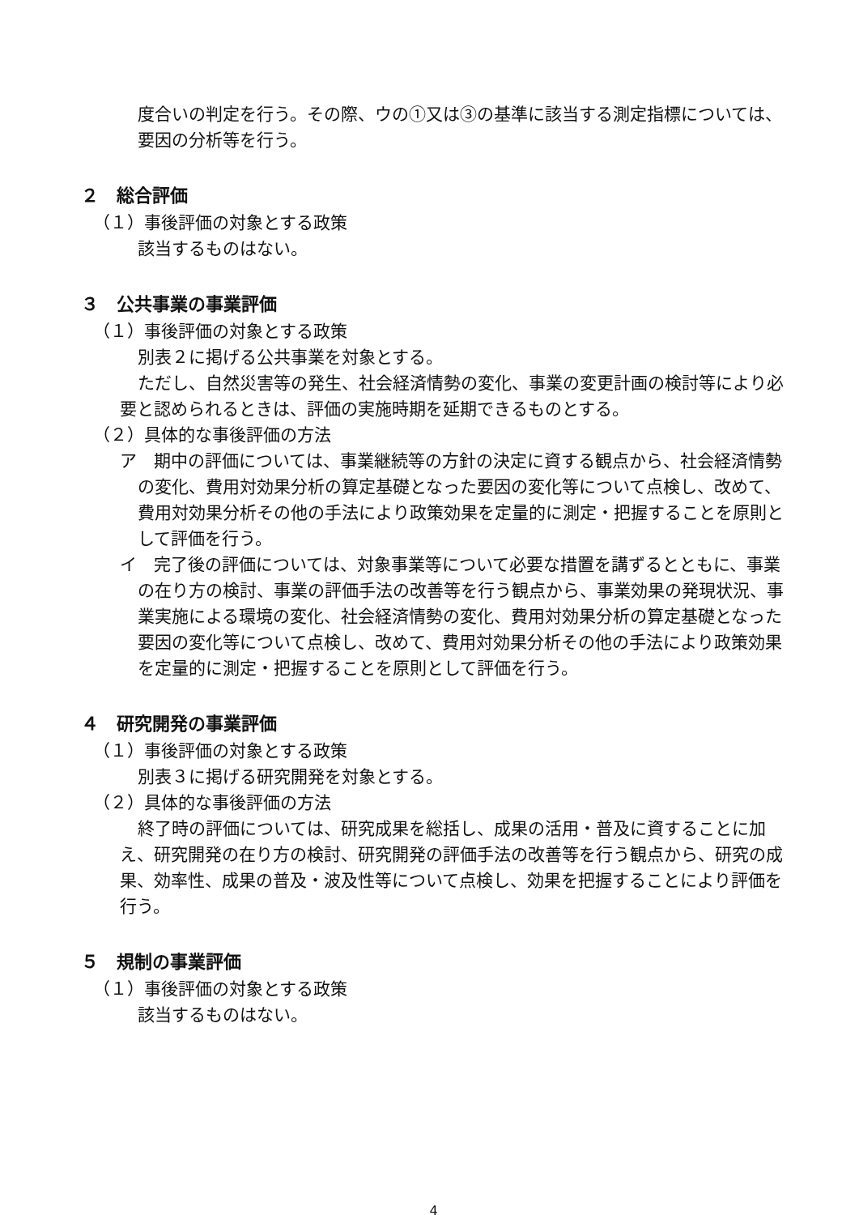度合いの判定を行う。その際、ウの①又は③の基準に該当する測定指標については、
要因の分析等を行う。
２　総合評価
（１）事後評価の対象とする政策
該当するものはない。
３　公共事業の事業評価
（１）事後評価の対象とする政策
別表２に掲げる公共事業を対象とする。
ただし、自然災害等の発生、社会経済情勢の変化、事業の変更計画の検討等により必要と認められるときは、評価の実施時期を延期できるものとする。
（２）具体的な事後評価の方法
ア　期中の評価については、事業継続等の方針の決定に資する観点から、社会経済情勢の変化、費用対効果分析の算定基礎となった要因の変化等について点検し、改めて、費用対効果分析その他の手法により政策効果を定量的に測定・把握することを原則として評価を行う。
イ　完了後の評価については、対象事業等について必要な措置を講ずるとともに、事業の在り方の検討、事業の評価手法の改善等を行う観点から、事業効果の発現状況、事業実施による環境の変化、社会経済情勢の変化、費用対効果分析の算定基礎となった要因の変化等について点検し、改めて、費用対効果分析その他の手法により政策効果を定量的に測定・把握することを原則として評価を行う。
４　研究開発の事業評価
（１）事後評価の対象とする政策
別表３に掲げる研究開発を対象とする。
（２）具体的な事後評価の方法
終了時の評価については、研究成果を総括し、成果の活用・普及に資することに加え、研究開発の在り方の検討、研究開発の評価手法の改善等を行う観点から、研究の成果、効率性、成果の普及・波及性等について点検し、効果を把握することにより評価を行う。
５　規制の事業評価
（１）事後評価の対象とする政策
該当するものはない。
4